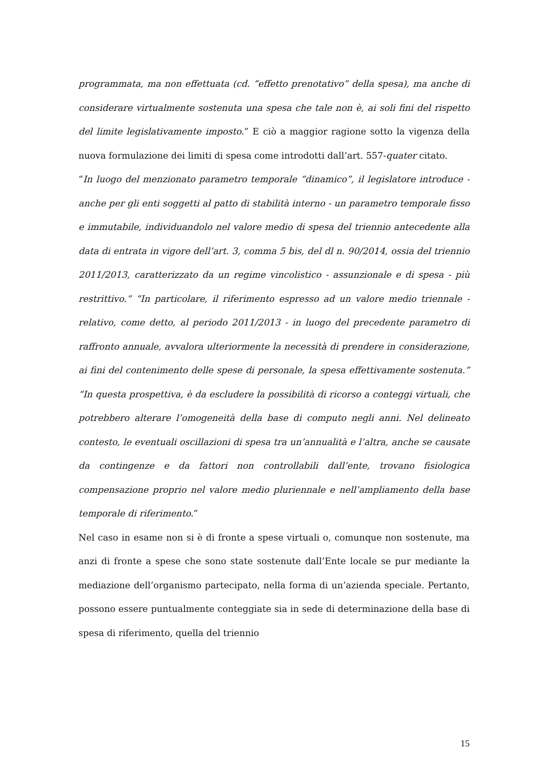programmata, ma non effettuata (cd. “effetto prenotativo” della spesa), ma anche di considerare virtualmente sostenuta una spesa che tale non è, ai soli fini del rispetto del limite legislativamente imposto.” E ciò a maggior ragione sotto la vigenza della nuova formulazione dei limiti di spesa come introdotti dall’art. 557-quater citato.
“In luogo del menzionato parametro temporale “dinamico”, il legislatore introduce - anche per gli enti soggetti al patto di stabilità interno - un parametro temporale fisso e immutabile, individuandolo nel valore medio di spesa del triennio antecedente alla data di entrata in vigore dell’art. 3, comma 5 bis, del dl n. 90/2014, ossia del triennio 2011/2013, caratterizzato da un regime vincolistico - assunzionale e di spesa - più restrittivo.” “In particolare, il riferimento espresso ad un valore medio triennale - relativo, come detto, al periodo 2011/2013 - in luogo del precedente parametro di raffronto annuale, avvalora ulteriormente la necessità di prendere in considerazione, ai fini del contenimento delle spese di personale, la spesa effettivamente sostenuta.” “In questa prospettiva, è da escludere la possibilità di ricorso a conteggi virtuali, che potrebbero alterare l’omogeneità della base di computo negli anni. Nel delineato contesto, le eventuali oscillazioni di spesa tra un’annualità e l’altra, anche se causate da contingenze e da fattori non controllabili dall’ente, trovano fisiologica compensazione proprio nel valore medio pluriennale e nell’ampliamento della base temporale di riferimento.”
Nel caso in esame non si è di fronte a spese virtuali o, comunque non sostenute, ma anzi di fronte a spese che sono state sostenute dall’Ente locale se pur mediante la mediazione dell’organismo partecipato, nella forma di un’azienda speciale. Pertanto, possono essere puntualmente conteggiate sia in sede di determinazione della base di spesa di riferimento, quella del triennio
15